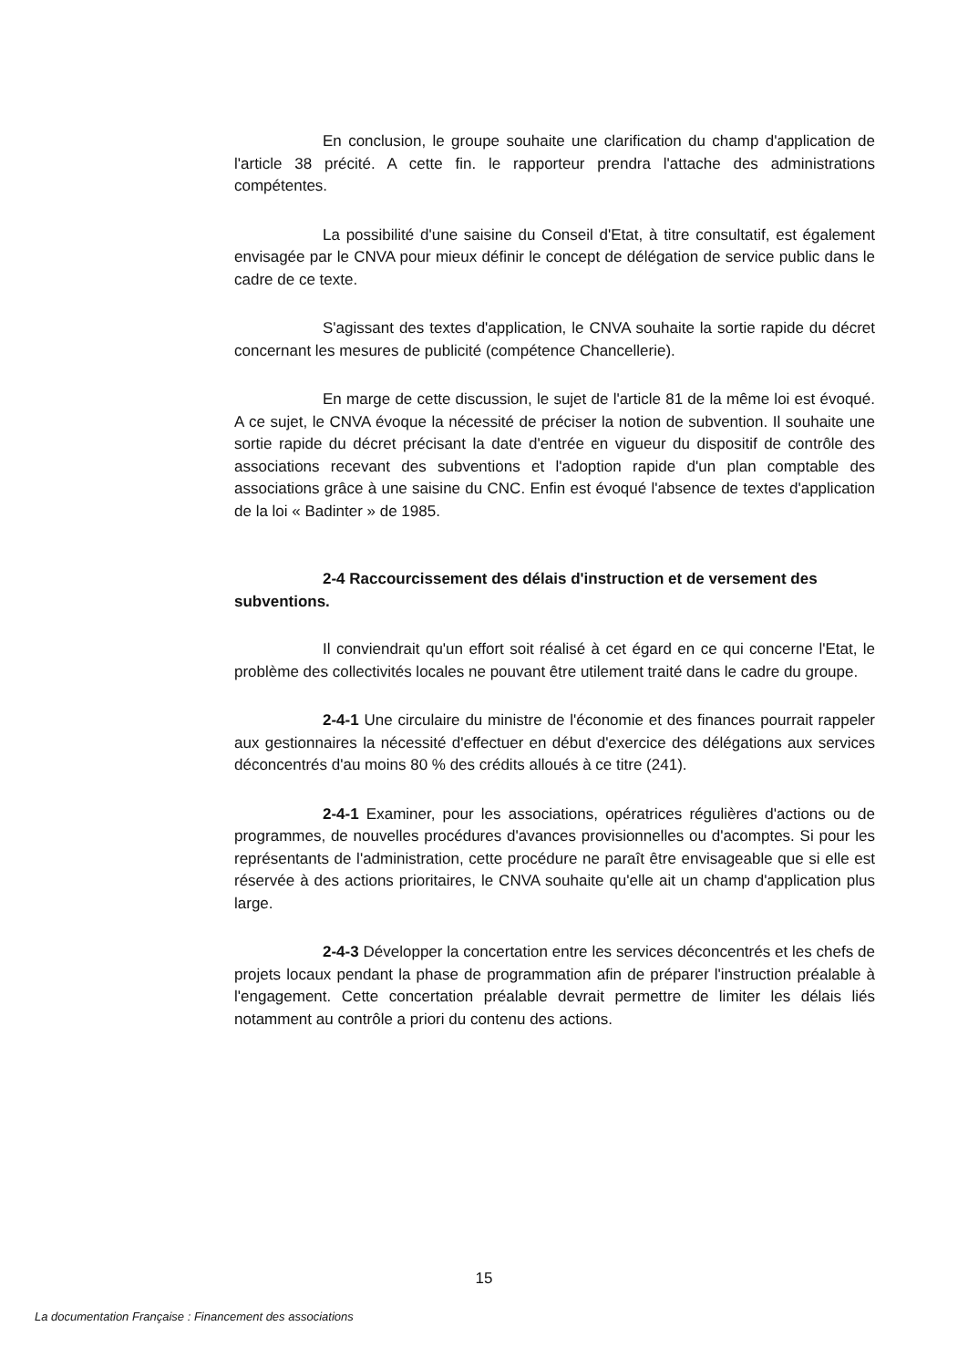En conclusion, le groupe souhaite une clarification du champ d'application de l'article 38 précité. A cette fin. le rapporteur prendra l'attache des administrations compétentes.
La possibilité d'une saisine du Conseil d'Etat, à titre consultatif, est également envisagée par le CNVA pour mieux définir le concept de délégation de service public dans le cadre de ce texte.
S'agissant des textes d'application, le CNVA souhaite la sortie rapide du décret concernant les mesures de publicité (compétence Chancellerie).
En marge de cette discussion, le sujet de l'article 81 de la même loi est évoqué. A ce sujet, le CNVA évoque la nécessité de préciser la notion de subvention. Il souhaite une sortie rapide du décret précisant la date d'entrée en vigueur du dispositif de contrôle des associations recevant des subventions et l'adoption rapide d'un plan comptable des associations grâce à une saisine du CNC. Enfin est évoqué l'absence de textes d'application de la loi « Badinter » de 1985.
2-4 Raccourcissement des délais d'instruction et de versement des subventions.
Il conviendrait qu'un effort soit réalisé à cet égard en ce qui concerne l'Etat, le problème des collectivités locales ne pouvant être utilement traité dans le cadre du groupe.
2-4-1 Une circulaire du ministre de l'économie et des finances pourrait rappeler aux gestionnaires la nécessité d'effectuer en début d'exercice des délégations aux services déconcentrés d'au moins 80 % des crédits alloués à ce titre (241).
2-4-1 Examiner, pour les associations, opératrices régulières d'actions ou de programmes, de nouvelles procédures d'avances provisionnelles ou d'acomptes. Si pour les représentants de l'administration, cette procédure ne paraît être envisageable que si elle est réservée à des actions prioritaires, le CNVA souhaite qu'elle ait un champ d'application plus large.
2-4-3 Développer la concertation entre les services déconcentrés et les chefs de projets locaux pendant la phase de programmation afin de préparer l'instruction préalable à l'engagement. Cette concertation préalable devrait permettre de limiter les délais liés notamment au contrôle a priori du contenu des actions.
15
La documentation Française : Financement des associations